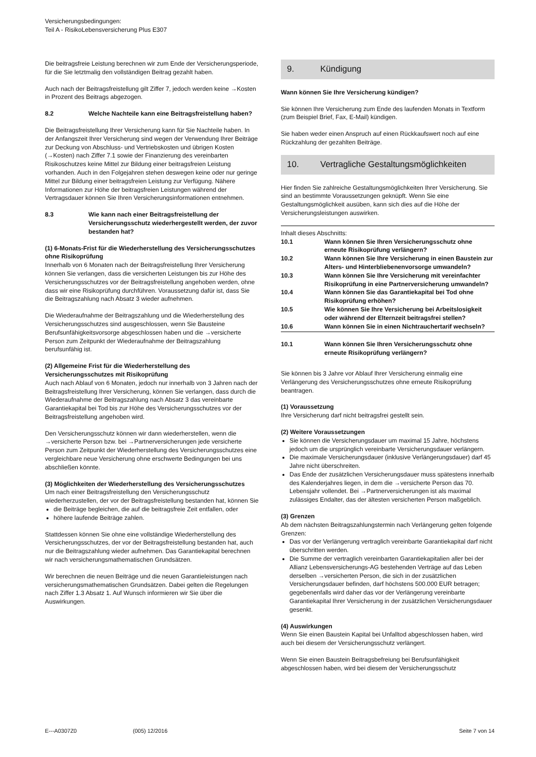Versicherungsbedingungen:
Teil A - RisikoLebensversicherung Plus E307
Die beitragsfreie Leistung berechnen wir zum Ende der Versicherungsperiode, für die Sie letztmalig den vollständigen Beitrag gezahlt haben.
Auch nach der Beitragsfreistellung gilt Ziffer 7, jedoch werden keine →Kosten in Prozent des Beitrags abgezogen.
8.2 Welche Nachteile kann eine Beitragsfreistellung haben?
Die Beitragsfreistellung Ihrer Versicherung kann für Sie Nachteile haben. In der Anfangszeit Ihrer Versicherung sind wegen der Verwendung Ihrer Beiträge zur Deckung von Abschluss- und Vertriebskosten und übrigen Kosten (→Kosten) nach Ziffer 7.1 sowie der Finanzierung des vereinbarten Risikoschutzes keine Mittel zur Bildung einer beitragsfreien Leistung vorhanden. Auch in den Folgejahren stehen deswegen keine oder nur geringe Mittel zur Bildung einer beitragsfreien Leistung zur Verfügung. Nähere Informationen zur Höhe der beitragsfreien Leistungen während der Vertragsdauer können Sie Ihren Versicherungsinformationen entnehmen.
8.3 Wie kann nach einer Beitragsfreistellung der Versicherungsschutz wiederhergestellt werden, der zuvor bestanden hat?
(1) 6-Monats-Frist für die Wiederherstellung des Versicherungsschutzes ohne Risikoprüfung
Innerhalb von 6 Monaten nach der Beitragsfreistellung Ihrer Versicherung können Sie verlangen, dass die versicherten Leistungen bis zur Höhe des Versicherungsschutzes vor der Beitragsfreistellung angehoben werden, ohne dass wir eine Risikoprüfung durchführen. Voraussetzung dafür ist, dass Sie die Beitragszahlung nach Absatz 3 wieder aufnehmen.
Die Wiederaufnahme der Beitragszahlung und die Wiederherstellung des Versicherungsschutzes sind ausgeschlossen, wenn Sie Bausteine Berufsunfähigkeitsvorsorge abgeschlossen haben und die →versicherte Person zum Zeitpunkt der Wiederaufnahme der Beitragszahlung berufsunfähig ist.
(2) Allgemeine Frist für die Wiederherstellung des Versicherungsschutzes mit Risikoprüfung
Auch nach Ablauf von 6 Monaten, jedoch nur innerhalb von 3 Jahren nach der Beitragsfreistellung Ihrer Versicherung, können Sie verlangen, dass durch die Wiederaufnahme der Beitragszahlung nach Absatz 3 das vereinbarte Garantiekapital bei Tod bis zur Höhe des Versicherungsschutzes vor der Beitragsfreistellung angehoben wird.
Den Versicherungsschutz können wir dann wiederherstellen, wenn die →versicherte Person bzw. bei →Partnerversicherungen jede versicherte Person zum Zeitpunkt der Wiederherstellung des Versicherungsschutzes eine vergleichbare neue Versicherung ohne erschwerte Bedingungen bei uns abschließen könnte.
(3) Möglichkeiten der Wiederherstellung des Versicherungsschutzes
Um nach einer Beitragsfreistellung den Versicherungsschutz wiederherzustellen, der vor der Beitragsfreistellung bestanden hat, können Sie
die Beiträge begleichen, die auf die beitragsfreie Zeit entfallen, oder
höhere laufende Beiträge zahlen.
Stattdessen können Sie ohne eine vollständige Wiederherstellung des Versicherungsschutzes, der vor der Beitragsfreistellung bestanden hat, auch nur die Beitragszahlung wieder aufnehmen. Das Garantiekapital berechnen wir nach versicherungsmathematischen Grundsätzen.
Wir berechnen die neuen Beiträge und die neuen Garantieleistungen nach versicherungsmathematischen Grundsätzen. Dabei gelten die Regelungen nach Ziffer 1.3 Absatz 1. Auf Wunsch informieren wir Sie über die Auswirkungen.
9. Kündigung
Wann können Sie Ihre Versicherung kündigen?
Sie können Ihre Versicherung zum Ende des laufenden Monats in Textform (zum Beispiel Brief, Fax, E-Mail) kündigen.
Sie haben weder einen Anspruch auf einen Rückkaufswert noch auf eine Rückzahlung der gezahlten Beiträge.
10. Vertragliche Gestaltungsmöglichkeiten
Hier finden Sie zahlreiche Gestaltungsmöglichkeiten Ihrer Versicherung. Sie sind an bestimmte Voraussetzungen geknüpft. Wenn Sie eine Gestaltungsmöglichkeit ausüben, kann sich dies auf die Höhe der Versicherungsleistungen auswirken.
Inhalt dieses Abschnitts:
10.1 Wann können Sie Ihren Versicherungsschutz ohne erneute Risikoprüfung verlängern?
10.2 Wann können Sie Ihre Versicherung in einen Baustein zur Alters- und Hinterbliebenenvorsorge umwandeln?
10.3 Wann können Sie Ihre Versicherung mit vereinfachter Risikoprüfung in eine Partnerversicherung umwandeln?
10.4 Wann können Sie das Garantiekapital bei Tod ohne Risikoprüfung erhöhen?
10.5 Wie können Sie Ihre Versicherung bei Arbeitslosigkeit oder während der Elternzeit beitragsfrei stellen?
10.6 Wann können Sie in einen Nichtrauchertarif wechseln?
10.1 Wann können Sie Ihren Versicherungsschutz ohne erneute Risikoprüfung verlängern?
Sie können bis 3 Jahre vor Ablauf Ihrer Versicherung einmalig eine Verlängerung des Versicherungsschutzes ohne erneute Risikoprüfung beantragen.
(1) Voraussetzung
Ihre Versicherung darf nicht beitragsfrei gestellt sein.
(2) Weitere Voraussetzungen
Sie können die Versicherungsdauer um maximal 15 Jahre, höchstens jedoch um die ursprünglich vereinbarte Versicherungsdauer verlängern.
Die maximale Versicherungsdauer (inklusive Verlängerungsdauer) darf 45 Jahre nicht überschreiten.
Das Ende der zusätzlichen Versicherungsdauer muss spätestens innerhalb des Kalenderjahres liegen, in dem die →versicherte Person das 70. Lebensjahr vollendet. Bei →Partnerversicherungen ist als maximal zulässiges Endalter, das der ältesten versicherten Person maßgeblich.
(3) Grenzen
Ab dem nächsten Beitragszahlungstermin nach Verlängerung gelten folgende Grenzen:
Das vor der Verlängerung vertraglich vereinbarte Garantiekapital darf nicht überschritten werden.
Die Summe der vertraglich vereinbarten Garantiekapitalien aller bei der Allianz Lebensversicherungs-AG bestehenden Verträge auf das Leben derselben →versicherten Person, die sich in der zusätzlichen Versicherungsdauer befinden, darf höchstens 500.000 EUR betragen; gegebenenfalls wird daher das vor der Verlängerung vereinbarte Garantiekapital Ihrer Versicherung in der zusätzlichen Versicherungsdauer gesenkt.
(4) Auswirkungen
Wenn Sie einen Baustein Kapital bei Unfalltod abgeschlossen haben, wird auch bei diesem der Versicherungsschutz verlängert.
Wenn Sie einen Baustein Beitragsbefreiung bei Berufsunfähigkeit abgeschlossen haben, wird bei diesem der Versicherungsschutz
E---A0307Z0 (005) 12/2016 Seite 7 von 14